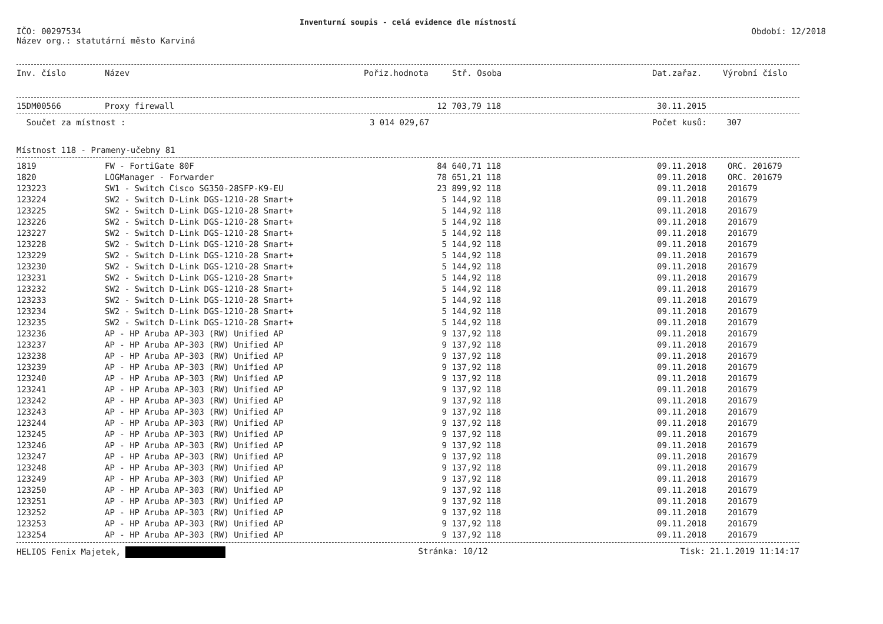Inventurní soupis - celá evidence dle místností
IČO: 00297534
Název org.: statutární město Karviná
Období: 12/2018
| Inv. číslo | Název | Pořiz.hodnota | Stř. Osoba | Dat.zařaz. | Výrobní číslo |
| --- | --- | --- | --- | --- | --- |
| 15DM00566 | Proxy firewall | 12 703,79 | 118 | 30.11.2015 |
| Součet za místnost : | 3 014 029,67 | Počet kusů: 307 |
Místnost 118 - Prameny-učebny 81
| 1819 | FW - FortiGate 80F | 84 640,71 | 118 | 09.11.2018 | ORC. 201679 |
| 1820 | LOGManager - Forwarder | 78 651,21 | 118 | 09.11.2018 | ORC. 201679 |
| 123223 | SW1 - Switch Cisco SG350-28SFP-K9-EU | 23 899,92 | 118 | 09.11.2018 | 201679 |
| 123224 | SW2 - Switch D-Link DGS-1210-28 Smart+ | 5 144,92 | 118 | 09.11.2018 | 201679 |
| 123225 | SW2 - Switch D-Link DGS-1210-28 Smart+ | 5 144,92 | 118 | 09.11.2018 | 201679 |
| 123226 | SW2 - Switch D-Link DGS-1210-28 Smart+ | 5 144,92 | 118 | 09.11.2018 | 201679 |
| 123227 | SW2 - Switch D-Link DGS-1210-28 Smart+ | 5 144,92 | 118 | 09.11.2018 | 201679 |
| 123228 | SW2 - Switch D-Link DGS-1210-28 Smart+ | 5 144,92 | 118 | 09.11.2018 | 201679 |
| 123229 | SW2 - Switch D-Link DGS-1210-28 Smart+ | 5 144,92 | 118 | 09.11.2018 | 201679 |
| 123230 | SW2 - Switch D-Link DGS-1210-28 Smart+ | 5 144,92 | 118 | 09.11.2018 | 201679 |
| 123231 | SW2 - Switch D-Link DGS-1210-28 Smart+ | 5 144,92 | 118 | 09.11.2018 | 201679 |
| 123232 | SW2 - Switch D-Link DGS-1210-28 Smart+ | 5 144,92 | 118 | 09.11.2018 | 201679 |
| 123233 | SW2 - Switch D-Link DGS-1210-28 Smart+ | 5 144,92 | 118 | 09.11.2018 | 201679 |
| 123234 | SW2 - Switch D-Link DGS-1210-28 Smart+ | 5 144,92 | 118 | 09.11.2018 | 201679 |
| 123235 | SW2 - Switch D-Link DGS-1210-28 Smart+ | 5 144,92 | 118 | 09.11.2018 | 201679 |
| 123236 | AP - HP Aruba AP-303 (RW) Unified AP | 9 137,92 | 118 | 09.11.2018 | 201679 |
| 123237 | AP - HP Aruba AP-303 (RW) Unified AP | 9 137,92 | 118 | 09.11.2018 | 201679 |
| 123238 | AP - HP Aruba AP-303 (RW) Unified AP | 9 137,92 | 118 | 09.11.2018 | 201679 |
| 123239 | AP - HP Aruba AP-303 (RW) Unified AP | 9 137,92 | 118 | 09.11.2018 | 201679 |
| 123240 | AP - HP Aruba AP-303 (RW) Unified AP | 9 137,92 | 118 | 09.11.2018 | 201679 |
| 123241 | AP - HP Aruba AP-303 (RW) Unified AP | 9 137,92 | 118 | 09.11.2018 | 201679 |
| 123242 | AP - HP Aruba AP-303 (RW) Unified AP | 9 137,92 | 118 | 09.11.2018 | 201679 |
| 123243 | AP - HP Aruba AP-303 (RW) Unified AP | 9 137,92 | 118 | 09.11.2018 | 201679 |
| 123244 | AP - HP Aruba AP-303 (RW) Unified AP | 9 137,92 | 118 | 09.11.2018 | 201679 |
| 123245 | AP - HP Aruba AP-303 (RW) Unified AP | 9 137,92 | 118 | 09.11.2018 | 201679 |
| 123246 | AP - HP Aruba AP-303 (RW) Unified AP | 9 137,92 | 118 | 09.11.2018 | 201679 |
| 123247 | AP - HP Aruba AP-303 (RW) Unified AP | 9 137,92 | 118 | 09.11.2018 | 201679 |
| 123248 | AP - HP Aruba AP-303 (RW) Unified AP | 9 137,92 | 118 | 09.11.2018 | 201679 |
| 123249 | AP - HP Aruba AP-303 (RW) Unified AP | 9 137,92 | 118 | 09.11.2018 | 201679 |
| 123250 | AP - HP Aruba AP-303 (RW) Unified AP | 9 137,92 | 118 | 09.11.2018 | 201679 |
| 123251 | AP - HP Aruba AP-303 (RW) Unified AP | 9 137,92 | 118 | 09.11.2018 | 201679 |
| 123252 | AP - HP Aruba AP-303 (RW) Unified AP | 9 137,92 | 118 | 09.11.2018 | 201679 |
| 123253 | AP - HP Aruba AP-303 (RW) Unified AP | 9 137,92 | 118 | 09.11.2018 | 201679 |
| 123254 | AP - HP Aruba AP-303 (RW) Unified AP | 9 137,92 | 118 | 09.11.2018 | 201679 |
HELIOS Fenix Majetek, Stránka: 10/12 Tisk: 21.1.2019 11:14:17